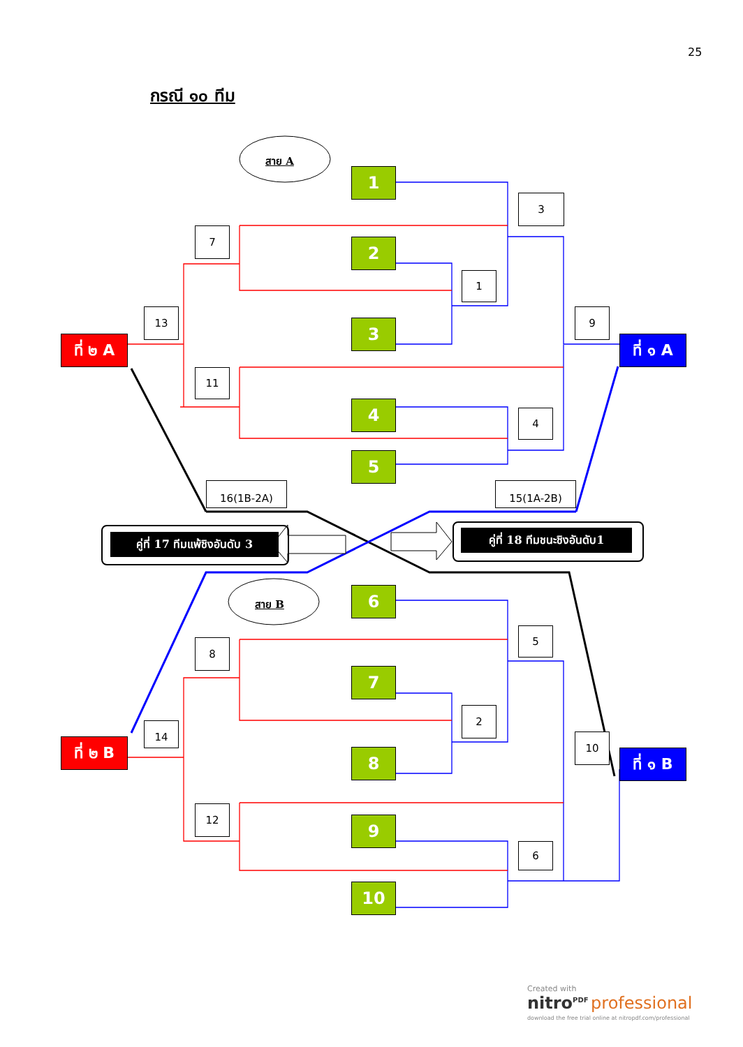25
กรณี ๑๐ ทีม
สาย A
สาย B
1
2
3
4
5
6
7
8
9
10
3
7
1
13 9
11
4
16(1B-2A) 15(1A-2B)
5
8
2
14
10
12
6
ที่ ๒ A ที่ ๑ A
ที่ ๒ B
ที่ ๑ B
คู่ที่ 17 ทีมแพ้ชิงอันดับ 3
คู่ที่ 18 ทีมชนะชิงอันดับ1
Created with
nitro<sup>PDF</sup> professional
download the free trial online at nitropdf.com/professional